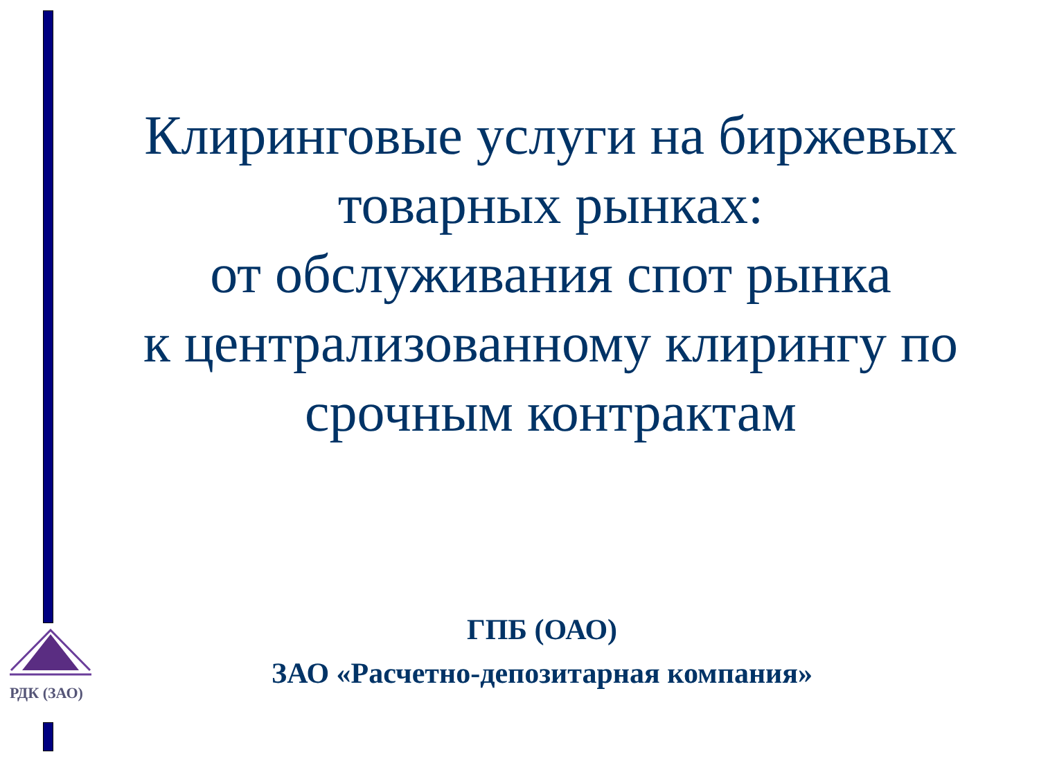РДК (ЗАО)
Клиринговые услуги на биржевых товарных рынках:
от обслуживания спот рынка
к централизованному клирингу по срочным контрактам
ГПБ (ОАО)
ЗАО «Расчетно-депозитарная компания»